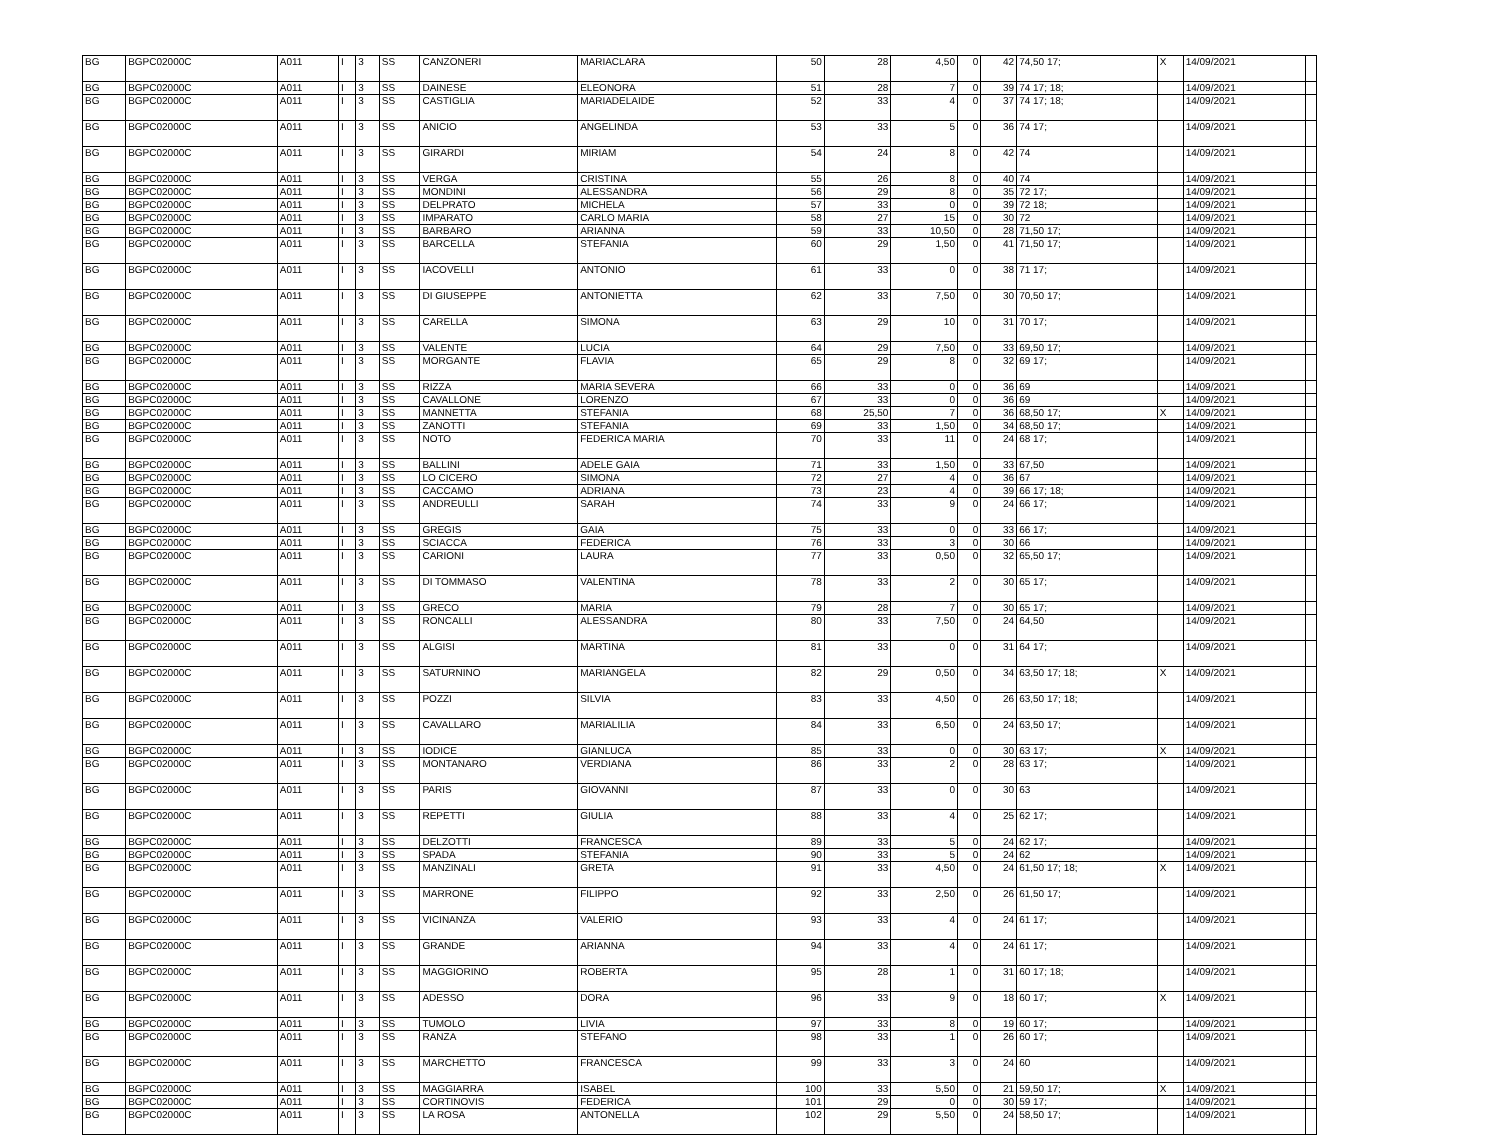| BG | BGPC02000C | A011 | I | 3 | SS | CANZONERI | MARIACLARA | 50 | 28 | 4,50 | 0 | 42 | 74,50 17; | X | 14/09/2021 | |
| BG | BGPC02000C | A011 | I | 3 | SS | DAINESE | ELEONORA | 51 | 28 | 7 | 0 | 39 | 74 17; 18; | | 14/09/2021 | |
| BG | BGPC02000C | A011 | I | 3 | SS | CASTIGLIA | MARIADELAIDE | 52 | 33 | 4 | 0 | 37 | 74 17; 18; | | 14/09/2021 | |
| BG | BGPC02000C | A011 | I | 3 | SS | ANICIO | ANGELINDA | 53 | 33 | 5 | 0 | 36 | 74 17; | | 14/09/2021 | |
| BG | BGPC02000C | A011 | I | 3 | SS | GIRARDI | MIRIAM | 54 | 24 | 8 | 0 | 42 | 74 | | 14/09/2021 | |
| BG | BGPC02000C | A011 | I | 3 | SS | VERGA | CRISTINA | 55 | 26 | 8 | 0 | 40 | 74 | | 14/09/2021 | |
| BG | BGPC02000C | A011 | I | 3 | SS | MONDINI | ALESSANDRA | 56 | 29 | 8 | 0 | 35 | 72 17; | | 14/09/2021 | |
| BG | BGPC02000C | A011 | I | 3 | SS | DELPRATO | MICHELA | 57 | 33 | 0 | 0 | 39 | 72 18; | | 14/09/2021 | |
| BG | BGPC02000C | A011 | I | 3 | SS | IMPARATO | CARLO MARIA | 58 | 27 | 15 | 0 | 30 | 72 | | 14/09/2021 | |
| BG | BGPC02000C | A011 | I | 3 | SS | BARBARO | ARIANNA | 59 | 33 | 10,50 | 0 | 28 | 71,50 17; | | 14/09/2021 | |
| BG | BGPC02000C | A011 | I | 3 | SS | BARCELLA | STEFANIA | 60 | 29 | 1,50 | 0 | 41 | 71,50 17; | | 14/09/2021 | |
| BG | BGPC02000C | A011 | I | 3 | SS | IACOVELLI | ANTONIO | 61 | 33 | 0 | 0 | 38 | 71 17; | | 14/09/2021 | |
| BG | BGPC02000C | A011 | I | 3 | SS | DI GIUSEPPE | ANTONIETTA | 62 | 33 | 7,50 | 0 | 30 | 70,50 17; | | 14/09/2021 | |
| BG | BGPC02000C | A011 | I | 3 | SS | CARELLA | SIMONA | 63 | 29 | 10 | 0 | 31 | 70 17; | | 14/09/2021 | |
| BG | BGPC02000C | A011 | I | 3 | SS | VALENTE | LUCIA | 64 | 29 | 7,50 | 0 | 33 | 69,50 17; | | 14/09/2021 | |
| BG | BGPC02000C | A011 | I | 3 | SS | MORGANTE | FLAVIA | 65 | 29 | 8 | 0 | 32 | 69 17; | | 14/09/2021 | |
| BG | BGPC02000C | A011 | I | 3 | SS | RIZZA | MARIA SEVERA | 66 | 33 | 0 | 0 | 36 | 69 | | 14/09/2021 | |
| BG | BGPC02000C | A011 | I | 3 | SS | CAVALLONE | LORENZO | 67 | 33 | 0 | 0 | 36 | 69 | | 14/09/2021 | |
| BG | BGPC02000C | A011 | I | 3 | SS | MANNETTA | STEFANIA | 68 | 25,50 | 7 | 0 | 36 | 68,50 17; | X | 14/09/2021 | |
| BG | BGPC02000C | A011 | I | 3 | SS | ZANOTTI | STEFANIA | 69 | 33 | 1,50 | 0 | 34 | 68,50 17; | | 14/09/2021 | |
| BG | BGPC02000C | A011 | I | 3 | SS | NOTO | FEDERICA MARIA | 70 | 33 | 11 | 0 | 24 | 68 17; | | 14/09/2021 | |
| BG | BGPC02000C | A011 | I | 3 | SS | BALLINI | ADELE GAIA | 71 | 33 | 1,50 | 0 | 33 | 67,50 | | 14/09/2021 | |
| BG | BGPC02000C | A011 | I | 3 | SS | LO CICERO | SIMONA | 72 | 27 | 4 | 0 | 36 | 67 | | 14/09/2021 | |
| BG | BGPC02000C | A011 | I | 3 | SS | CACCAMO | ADRIANA | 73 | 23 | 4 | 0 | 39 | 66 17; 18; | | 14/09/2021 | |
| BG | BGPC02000C | A011 | I | 3 | SS | ANDREULLI | SARAH | 74 | 33 | 9 | 0 | 24 | 66 17; | | 14/09/2021 | |
| BG | BGPC02000C | A011 | I | 3 | SS | GREGIS | GAIA | 75 | 33 | 0 | 0 | 33 | 66 17; | | 14/09/2021 | |
| BG | BGPC02000C | A011 | I | 3 | SS | SCIACCA | FEDERICA | 76 | 33 | 3 | 0 | 30 | 66 | | 14/09/2021 | |
| BG | BGPC02000C | A011 | I | 3 | SS | CARIONI | LAURA | 77 | 33 | 0,50 | 0 | 32 | 65,50 17; | | 14/09/2021 | |
| BG | BGPC02000C | A011 | I | 3 | SS | DI TOMMASO | VALENTINA | 78 | 33 | 2 | 0 | 30 | 65 17; | | 14/09/2021 | |
| BG | BGPC02000C | A011 | I | 3 | SS | GRECO | MARIA | 79 | 28 | 7 | 0 | 30 | 65 17; | | 14/09/2021 | |
| BG | BGPC02000C | A011 | I | 3 | SS | RONCALLI | ALESSANDRA | 80 | 33 | 7,50 | 0 | 24 | 64,50 | | 14/09/2021 | |
| BG | BGPC02000C | A011 | I | 3 | SS | ALGISI | MARTINA | 81 | 33 | 0 | 0 | 31 | 64 17; | | 14/09/2021 | |
| BG | BGPC02000C | A011 | I | 3 | SS | SATURNINO | MARIANGELA | 82 | 29 | 0,50 | 0 | 34 | 63,50 17; 18; | X | 14/09/2021 | |
| BG | BGPC02000C | A011 | I | 3 | SS | POZZI | SILVIA | 83 | 33 | 4,50 | 0 | 26 | 63,50 17; 18; | | 14/09/2021 | |
| BG | BGPC02000C | A011 | I | 3 | SS | CAVALLARO | MARIALILIA | 84 | 33 | 6,50 | 0 | 24 | 63,50 17; | | 14/09/2021 | |
| BG | BGPC02000C | A011 | I | 3 | SS | IODICE | GIANLUCA | 85 | 33 | 0 | 0 | 30 | 63 17; | X | 14/09/2021 | |
| BG | BGPC02000C | A011 | I | 3 | SS | MONTANARO | VERDIANA | 86 | 33 | 2 | 0 | 28 | 63 17; | | 14/09/2021 | |
| BG | BGPC02000C | A011 | I | 3 | SS | PARIS | GIOVANNI | 87 | 33 | 0 | 0 | 30 | 63 | | 14/09/2021 | |
| BG | BGPC02000C | A011 | I | 3 | SS | REPETTI | GIULIA | 88 | 33 | 4 | 0 | 25 | 62 17; | | 14/09/2021 | |
| BG | BGPC02000C | A011 | I | 3 | SS | DELZOTTI | FRANCESCA | 89 | 33 | 5 | 0 | 24 | 62 17; | | 14/09/2021 | |
| BG | BGPC02000C | A011 | I | 3 | SS | SPADA | STEFANIA | 90 | 33 | 5 | 0 | 24 | 62 | | 14/09/2021 | |
| BG | BGPC02000C | A011 | I | 3 | SS | MANZINALI | GRETA | 91 | 33 | 4,50 | 0 | 24 | 61,50 17; 18; | X | 14/09/2021 | |
| BG | BGPC02000C | A011 | I | 3 | SS | MARRONE | FILIPPO | 92 | 33 | 2,50 | 0 | 26 | 61,50 17; | | 14/09/2021 | |
| BG | BGPC02000C | A011 | I | 3 | SS | VICINANZA | VALERIO | 93 | 33 | 4 | 0 | 24 | 61 17; | | 14/09/2021 | |
| BG | BGPC02000C | A011 | I | 3 | SS | GRANDE | ARIANNA | 94 | 33 | 4 | 0 | 24 | 61 17; | | 14/09/2021 | |
| BG | BGPC02000C | A011 | I | 3 | SS | MAGGIORINO | ROBERTA | 95 | 28 | 1 | 0 | 31 | 60 17; 18; | | 14/09/2021 | |
| BG | BGPC02000C | A011 | I | 3 | SS | ADESSO | DORA | 96 | 33 | 9 | 0 | 18 | 60 17; | X | 14/09/2021 | |
| BG | BGPC02000C | A011 | I | 3 | SS | TUMOLO | LIVIA | 97 | 33 | 8 | 0 | 19 | 60 17; | | 14/09/2021 | |
| BG | BGPC02000C | A011 | I | 3 | SS | RANZA | STEFANO | 98 | 33 | 1 | 0 | 26 | 60 17; | | 14/09/2021 | |
| BG | BGPC02000C | A011 | I | 3 | SS | MARCHETTO | FRANCESCA | 99 | 33 | 3 | 0 | 24 | 60 | | 14/09/2021 | |
| BG | BGPC02000C | A011 | I | 3 | SS | MAGGIARRA | ISABEL | 100 | 33 | 5,50 | 0 | 21 | 59,50 17; | X | 14/09/2021 | |
| BG | BGPC02000C | A011 | I | 3 | SS | CORTINOVIS | FEDERICA | 101 | 29 | 0 | 0 | 30 | 59 17; | | 14/09/2021 | |
| BG | BGPC02000C | A011 | I | 3 | SS | LA ROSA | ANTONELLA | 102 | 29 | 5,50 | 0 | 24 | 58,50 17; | | 14/09/2021 | |